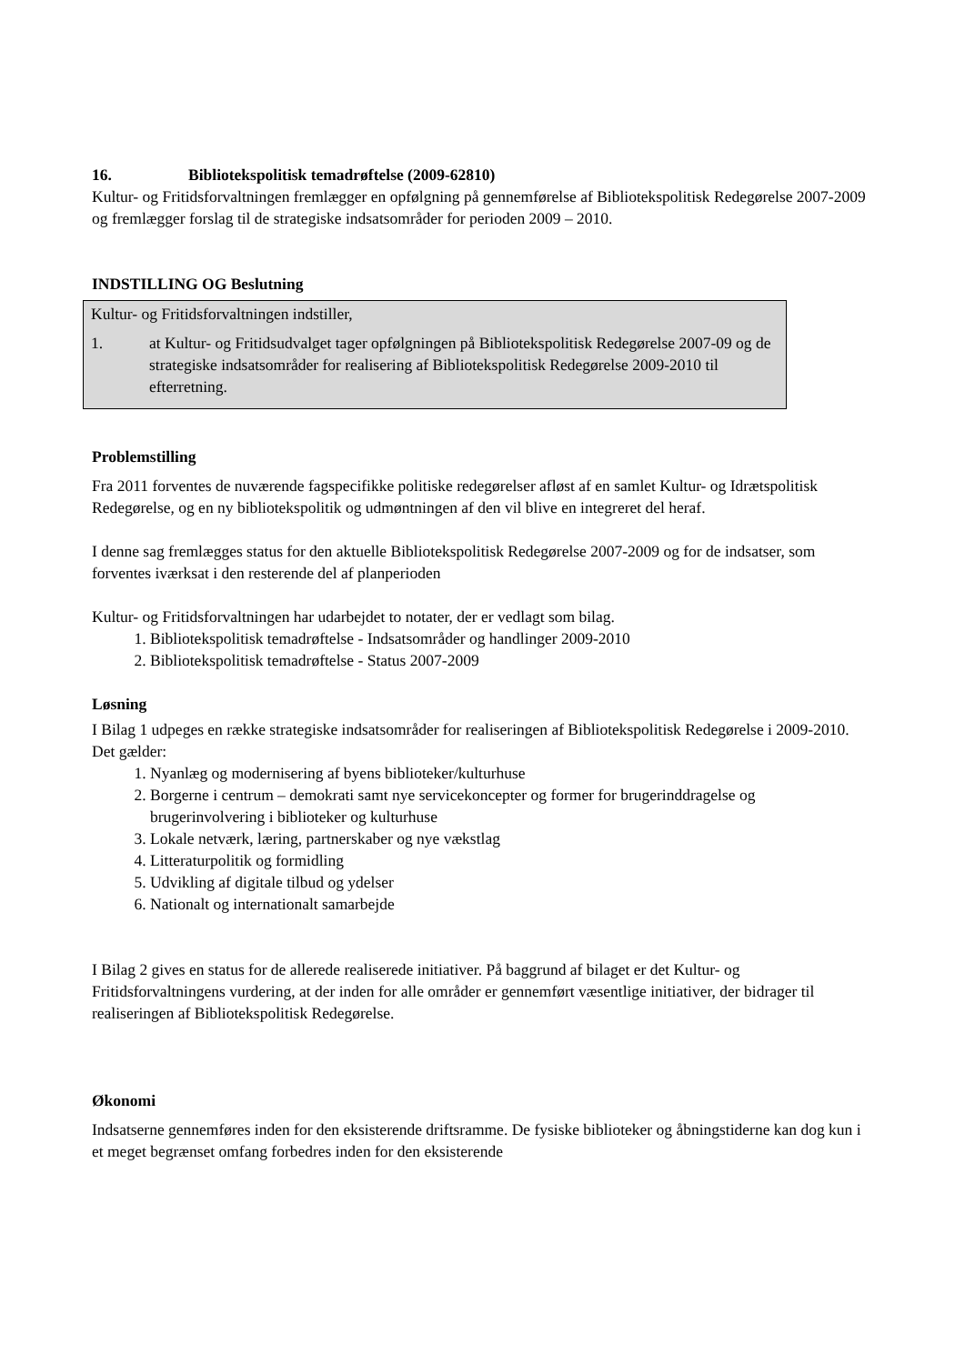16. Bibliotekspolitisk temadrøftelse (2009-62810)
Kultur- og Fritidsforvaltningen fremlægger en opfølgning på gennemførelse af Bibliotekspolitisk Redegørelse 2007-2009 og fremlægger forslag til de strategiske indsatsområder for perioden 2009 – 2010.
INDSTILLING OG Beslutning
Kultur- og Fritidsforvaltningen indstiller,
1. at Kultur- og Fritidsudvalget tager opfølgningen på Bibliotekspolitisk Redegørelse 2007-09 og de strategiske indsatsområder for realisering af Bibliotekspolitisk Redegørelse 2009-2010 til efterretning.
Problemstilling
Fra 2011 forventes de nuværende fagspecifikke politiske redegørelser afløst af en samlet Kultur- og Idrætspolitisk Redegørelse, og en ny bibliotekspolitik og udmøntningen af den vil blive en integreret del heraf.
I denne sag fremlægges status for den aktuelle Bibliotekspolitisk Redegørelse 2007-2009 og for de indsatser, som forventes iværksat i den resterende del af planperioden
Kultur- og Fritidsforvaltningen har udarbejdet to notater, der er vedlagt som bilag.
1. Bibliotekspolitisk temadrøftelse - Indsatsområder og handlinger 2009-2010
2. Bibliotekspolitisk temadrøftelse - Status 2007-2009
Løsning
I Bilag 1 udpeges en række strategiske indsatsområder for realiseringen af Bibliotekspolitisk Redegørelse i 2009-2010. Det gælder:
1. Nyanlæg og modernisering af byens biblioteker/kulturhuse
2. Borgerne i centrum – demokrati samt nye servicekoncepter og former for brugerinddragelse og brugerinvolvering i biblioteker og kulturhuse
3. Lokale netværk, læring, partnerskaber og nye vækstlag
4. Litteraturpolitik og formidling
5. Udvikling af digitale tilbud og ydelser
6. Nationalt og internationalt samarbejde
I Bilag 2 gives en status for de allerede realiserede initiativer. På baggrund af bilaget er det Kultur- og Fritidsforvaltningens vurdering, at der inden for alle områder er gennemført væsentlige initiativer, der bidrager til realiseringen af Bibliotekspolitisk Redegørelse.
Økonomi
Indsatserne gennemføres inden for den eksisterende driftsramme. De fysiske biblioteker og åbningstiderne kan dog kun i et meget begrænset omfang forbedres inden for den eksisterende